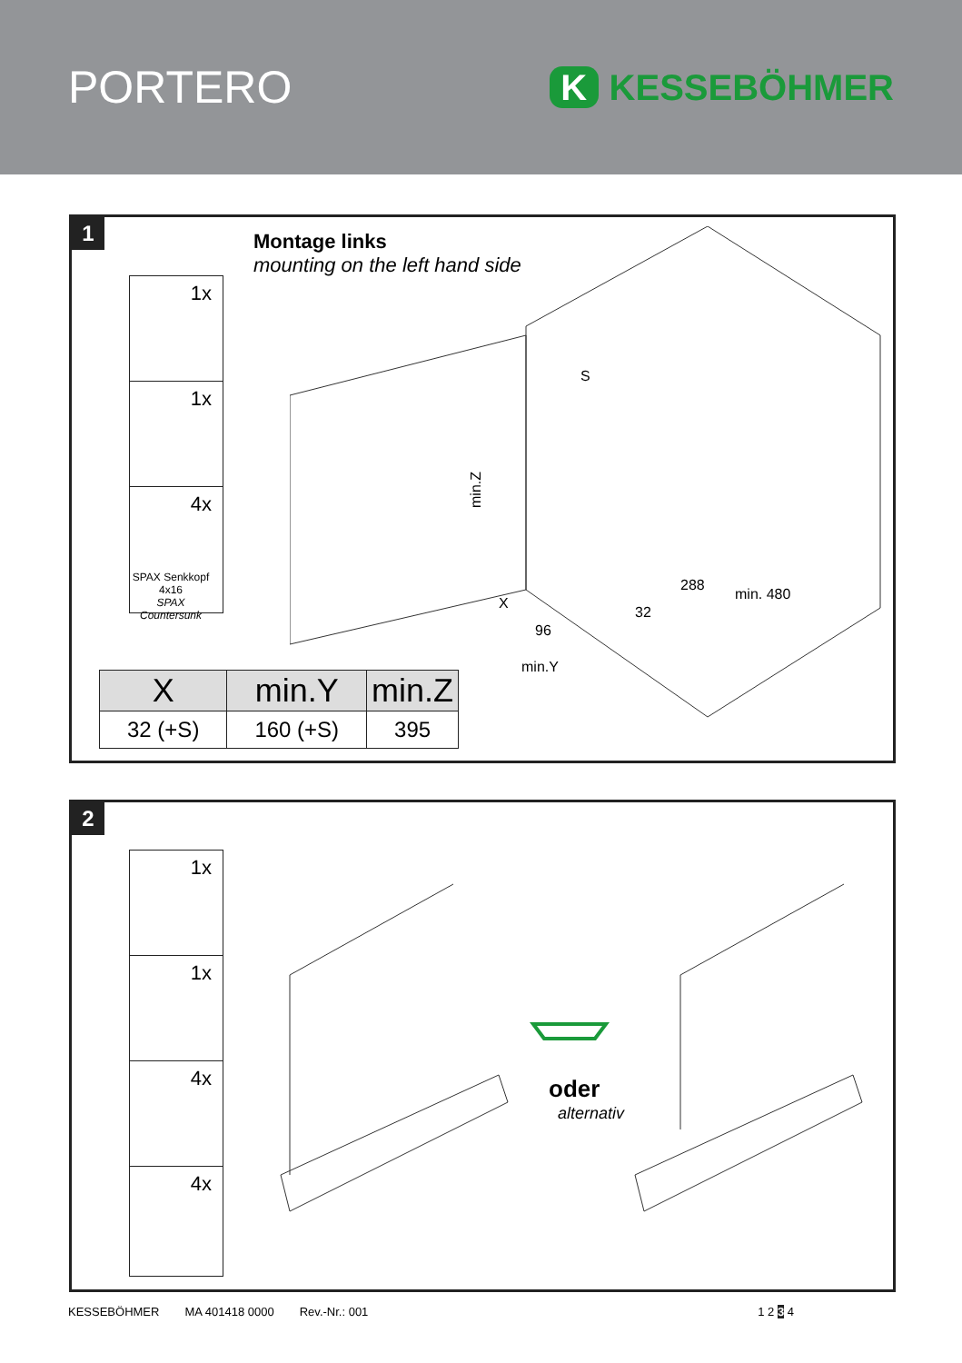PORTERO
K KESSEBÖHMER
1
Montage links
mounting on the left hand side
1x
1x
4x
SPAX Senkkopf
4x16
SPAX Countersunk
min.Z
288
min. 480
min.Y
S
X
96
32
| X | min.Y | min.Z |
| --- | --- | --- |
| 32 (+S) | 160 (+S) | 395 |
2
1x
1x
4x
4x
oder
alternativ
KESSEBÖHMER MA 401418 0000 Rev.-Nr.: 001 1 2 3 4